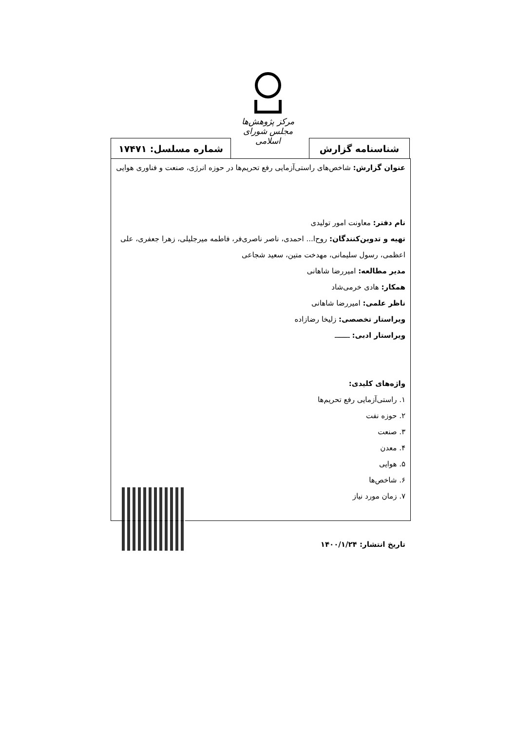مرکز پژوهش‌ها
مجلس شورای اسلامی
شناسنامه گزارش شماره مسلسل: ۱۷۴۷۱
عنوان گزارش: شاخص‌های راستی‌آزمایی رفع تحریم‌ها در حوزه انرژی، صنعت و فناوری هوایی
نام دفتر: معاونت امور تولیدی
تهیه و تدوین‌کنندگان: روح‌ا... احمدی، ناصر ناصری‌فر، فاطمه میرجلیلی، زهرا جعفری، علی اعظمی، رسول سلیمانی، مهدخت متین، سعید شجاعی
مدیر مطالعه: امیررضا شاهانی
همکار: هادی خرمی‌شاد
ناظر علمی: امیررضا شاهانی
ویراستار تخصصی: زلیخا رضازاده
ویراستار ادبی: ـــــــ
واژه‌های کلیدی:
۱. راستی‌آزمایی رفع تحریم‌ها
۲. حوزه نفت
۳. صنعت
۴. معدن
۵. هوایی
۶. شاخص‌ها
۷. زمان مورد نیاز
تاریخ انتشار: ۱۴۰۰/۱/۲۴